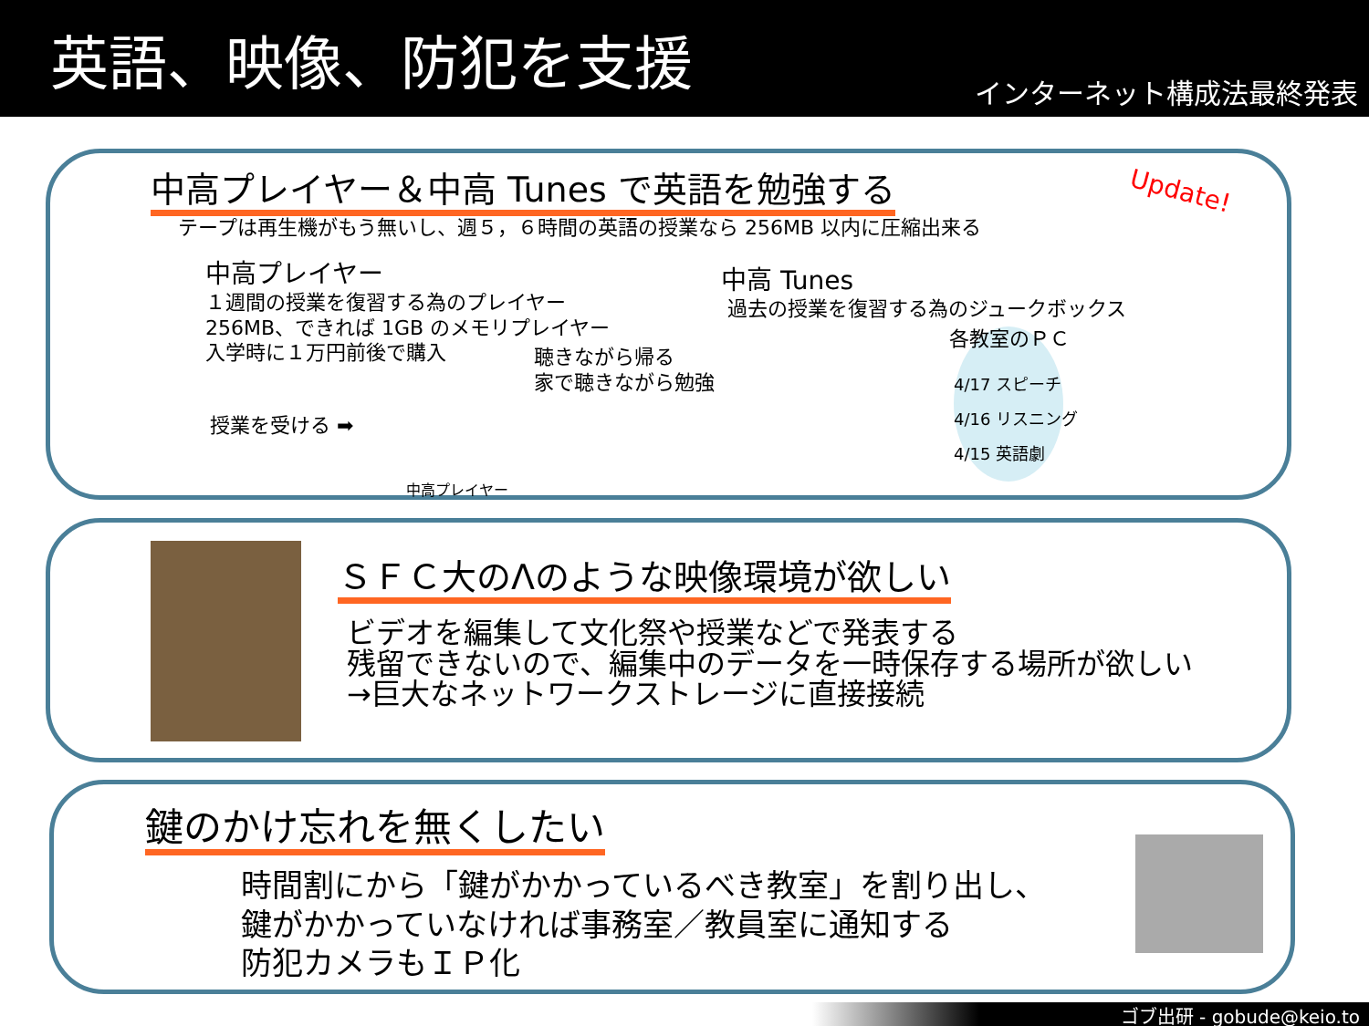英語、映像、防犯を支援
インターネット構成法最終発表
中高プレイヤー＆中高 Tunes で英語を勉強する
Update!
テープは再生機がもう無いし、週５，６時間の英語の授業なら 256MB 以内に圧縮出来る
中高プレイヤー
１週間の授業を復習する為のプレイヤー
256MB、できれば 1GB のメモリプレイヤー
入学時に１万円前後で購入
聴きながら帰る
家で聴きながら勉強
授業を受ける ➡
中高プレイヤー
中高 Tunes
過去の授業を復習する為のジュークボックス
各教室のＰＣ
4/17 スピーチ
4/16 リスニング
4/15 英語劇
ＳＦＣ大のΛのような映像環境が欲しい
ビデオを編集して文化祭や授業などで発表する
残留できないので、編集中のデータを一時保存する場所が欲しい
→巨大なネットワークストレージに直接接続
鍵のかけ忘れを無くしたい
時間割にから「鍵がかかっているべき教室」を割り出し、
鍵がかかっていなければ事務室／教員室に通知する
防犯カメラもＩＰ化
ゴブ出研 - gobude@keio.to